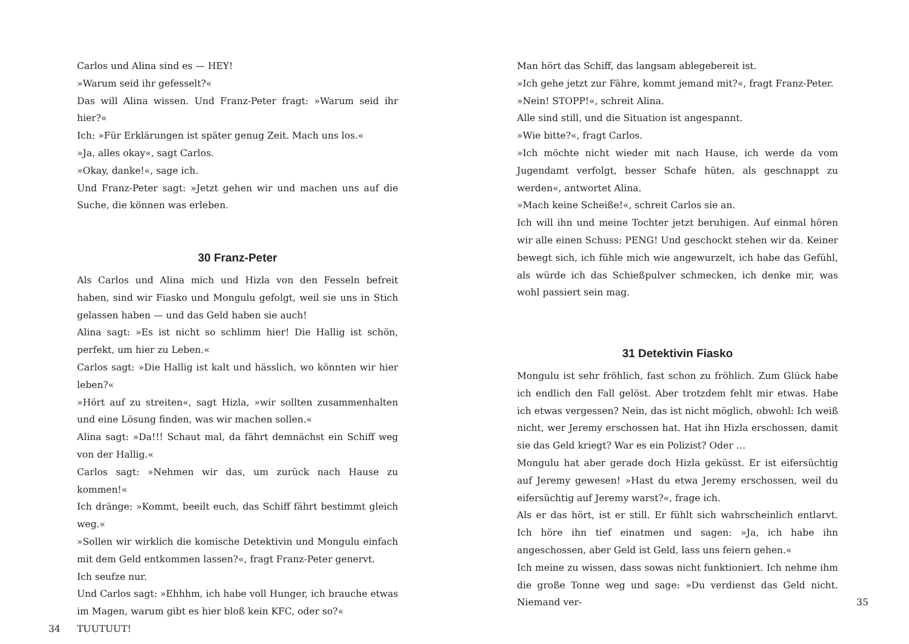Carlos und Alina sind es — HEY!
»Warum seid ihr gefesselt?«
Das will Alina wissen. Und Franz-Peter fragt: »Warum seid ihr hier?«
Ich: »Für Erklärungen ist später genug Zeit. Mach uns los.«
»Ja, alles okay«, sagt Carlos.
»Okay, danke!«, sage ich.
Und Franz-Peter sagt: »Jetzt gehen wir und machen uns auf die Suche, die können was erleben.
30 Franz-Peter
Als Carlos und Alina mich und Hizla von den Fesseln befreit haben, sind wir Fiasko und Mongulu gefolgt, weil sie uns in Stich gelassen haben — und das Geld haben sie auch!
Alina sagt: »Es ist nicht so schlimm hier! Die Hallig ist schön, perfekt, um hier zu Leben.«
Carlos sagt: »Die Hallig ist kalt und hässlich, wo könnten wir hier leben?«
»Hört auf zu streiten«, sagt Hizla, »wir sollten zusammenhalten und eine Lösung finden, was wir machen sollen.«
Alina sagt: »Da!!! Schaut mal, da fährt demnächst ein Schiff weg von der Hallig.«
Carlos sagt: »Nehmen wir das, um zurück nach Hause zu kommen!«
Ich dränge: »Kommt, beeilt euch, das Schiff fährt bestimmt gleich weg.«
»Sollen wir wirklich die komische Detektivin und Mongulu einfach mit dem Geld entkommen lassen?«, fragt Franz-Peter genervt.
Ich seufze nur.
Und Carlos sagt: »Ehhhm, ich habe voll Hunger, ich brauche etwas im Magen, warum gibt es hier bloß kein KFC, oder so?«
34 TUUTUUT!
Man hört das Schiff, das langsam ablegebereit ist.
»Ich gehe jetzt zur Fähre, kommt jemand mit?«, fragt Franz-Peter.
»Nein! STOPP!«, schreit Alina.
Alle sind still, und die Situation ist angespannt.
»Wie bitte?«, fragt Carlos.
»Ich möchte nicht wieder mit nach Hause, ich werde da vom Jugendamt verfolgt, besser Schafe hüten, als geschnappt zu werden«, antwortet Alina.
»Mach keine Scheiße!«, schreit Carlos sie an.
Ich will ihn und meine Tochter jetzt beruhigen. Auf einmal hören wir alle einen Schuss: PENG! Und geschockt stehen wir da. Keiner bewegt sich, ich fühle mich wie angewurzelt, ich habe das Gefühl, als würde ich das Schießpulver schmecken, ich denke mir, was wohl passiert sein mag.
31 Detektivin Fiasko
Mongulu ist sehr fröhlich, fast schon zu fröhlich. Zum Glück habe ich endlich den Fall gelöst. Aber trotzdem fehlt mir etwas. Habe ich etwas vergessen? Nein, das ist nicht möglich, obwohl: Ich weiß nicht, wer Jeremy erschossen hat. Hat ihn Hizla erschossen, damit sie das Geld kriegt? War es ein Polizist? Oder …
Mongulu hat aber gerade doch Hizla geküsst. Er ist eifersüchtig auf Jeremy gewesen! »Hast du etwa Jeremy erschossen, weil du eifersüchtig auf Jeremy warst?«, frage ich.
Als er das hört, ist er still. Er fühlt sich wahrscheinlich entlarvt. Ich höre ihn tief einatmen und sagen: »Ja, ich habe ihn angeschossen, aber Geld ist Geld, lass uns feiern gehen.«
Ich meine zu wissen, dass sowas nicht funktioniert. Ich nehme ihm die große Tonne weg und sage: »Du verdienst das Geld nicht. Niemand ver- 35